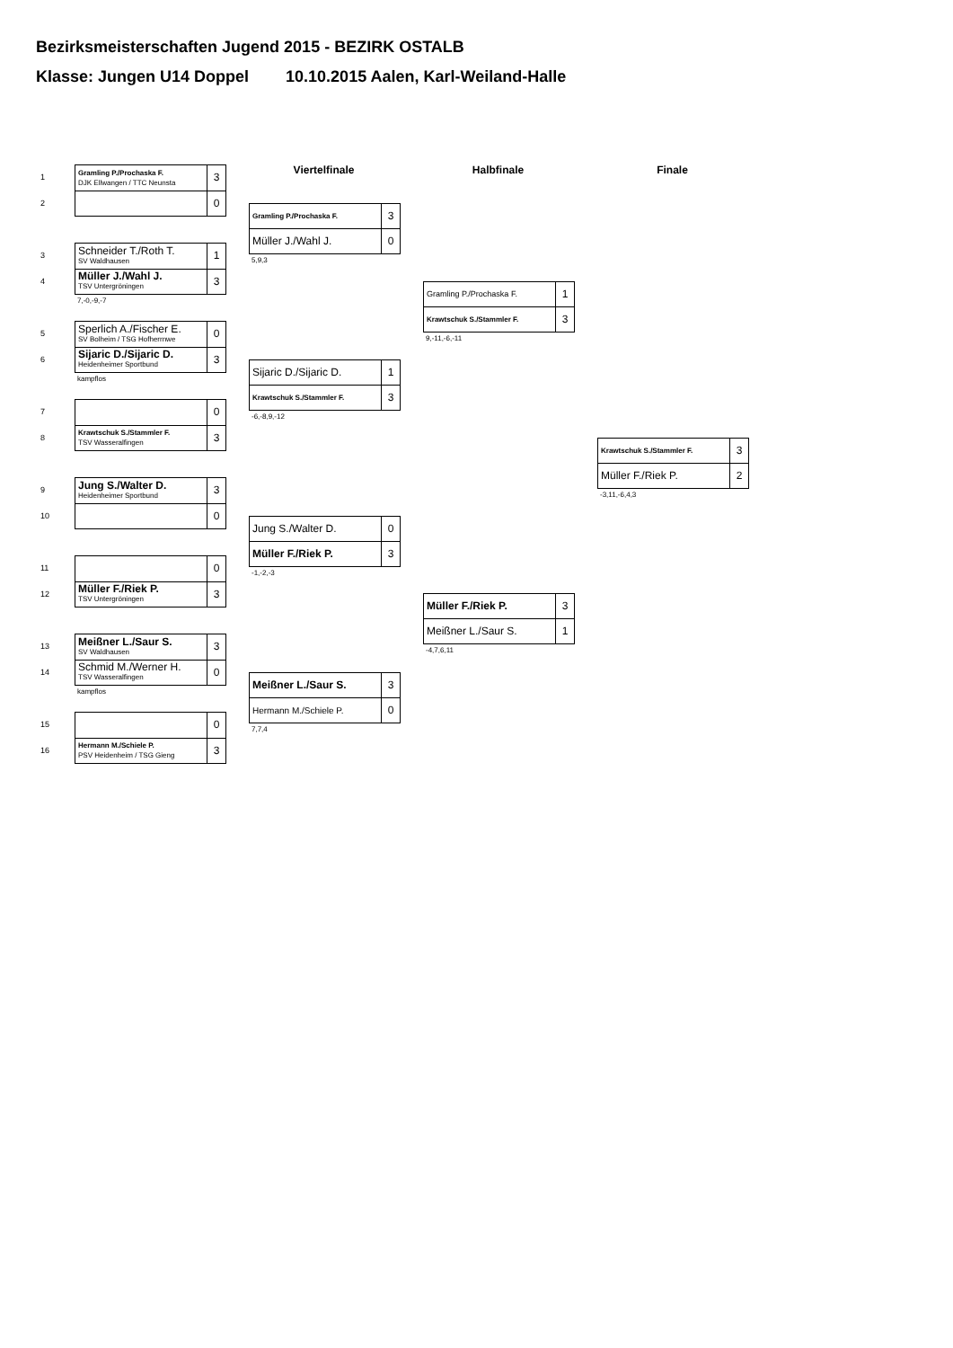Bezirksmeisterschaften Jugend 2015 - BEZIRK OSTALB
Klasse: Jungen U14 Doppel 10.10.2015 Aalen, Karl-Weiland-Halle
1
2
| Gramling P./Prochaska F. DJK Ellwangen / TTC Neunsta | 3 |
| | 0 |
3
4
| Schneider T./Roth T. SV Waldhausen | 1 |
| Müller J./Wahl J. TSV Untergröningen | 3 |
7,-0,-9,-7
5
6
| Sperlich A./Fischer E. SV Bolheim / TSG Hofherrnwe | 0 |
| Sijaric D./Sijaric D. Heidenheimer Sportbund | 3 |
kampflos
7
8
| | 0 |
| Krawtschuk S./Stammler F. TSV Wasseralfingen | 3 |
9
10
| Jung S./Walter D. Heidenheimer Sportbund | 3 |
| | 0 |
11
12
| | 0 |
| Müller F./Riek P. TSV Untergröningen | 3 |
13
14
| Meißner L./Saur S. SV Waldhausen | 3 |
| Schmid M./Werner H. TSV Wasseralfingen | 0 |
kampflos
15
16
| | 0 |
| Hermann M./Schiele P. PSV Heidenheim / TSG Gieng | 3 |
Viertelfinale
| Gramling P./Prochaska F. | 3 |
| Müller J./Wahl J. | 0 |
5,9,3
| Sijaric D./Sijaric D. | 1 |
| Krawtschuk S./Stammler F. | 3 |
-6,-8,9,-12
| Jung S./Walter D. | 0 |
| Müller F./Riek P. | 3 |
-1,-2,-3
| Meißner L./Saur S. | 3 |
| Hermann M./Schiele P. | 0 |
7,7,4
Halbfinale
| Gramling P./Prochaska F. | 1 |
| Krawtschuk S./Stammler F. | 3 |
9,-11,-6,-11
| Müller F./Riek P. | 3 |
| Meißner L./Saur S. | 1 |
-4,7,6,11
Finale
| Krawtschuk S./Stammler F. | 3 |
| Müller F./Riek P. | 2 |
-3,11,-6,4,3